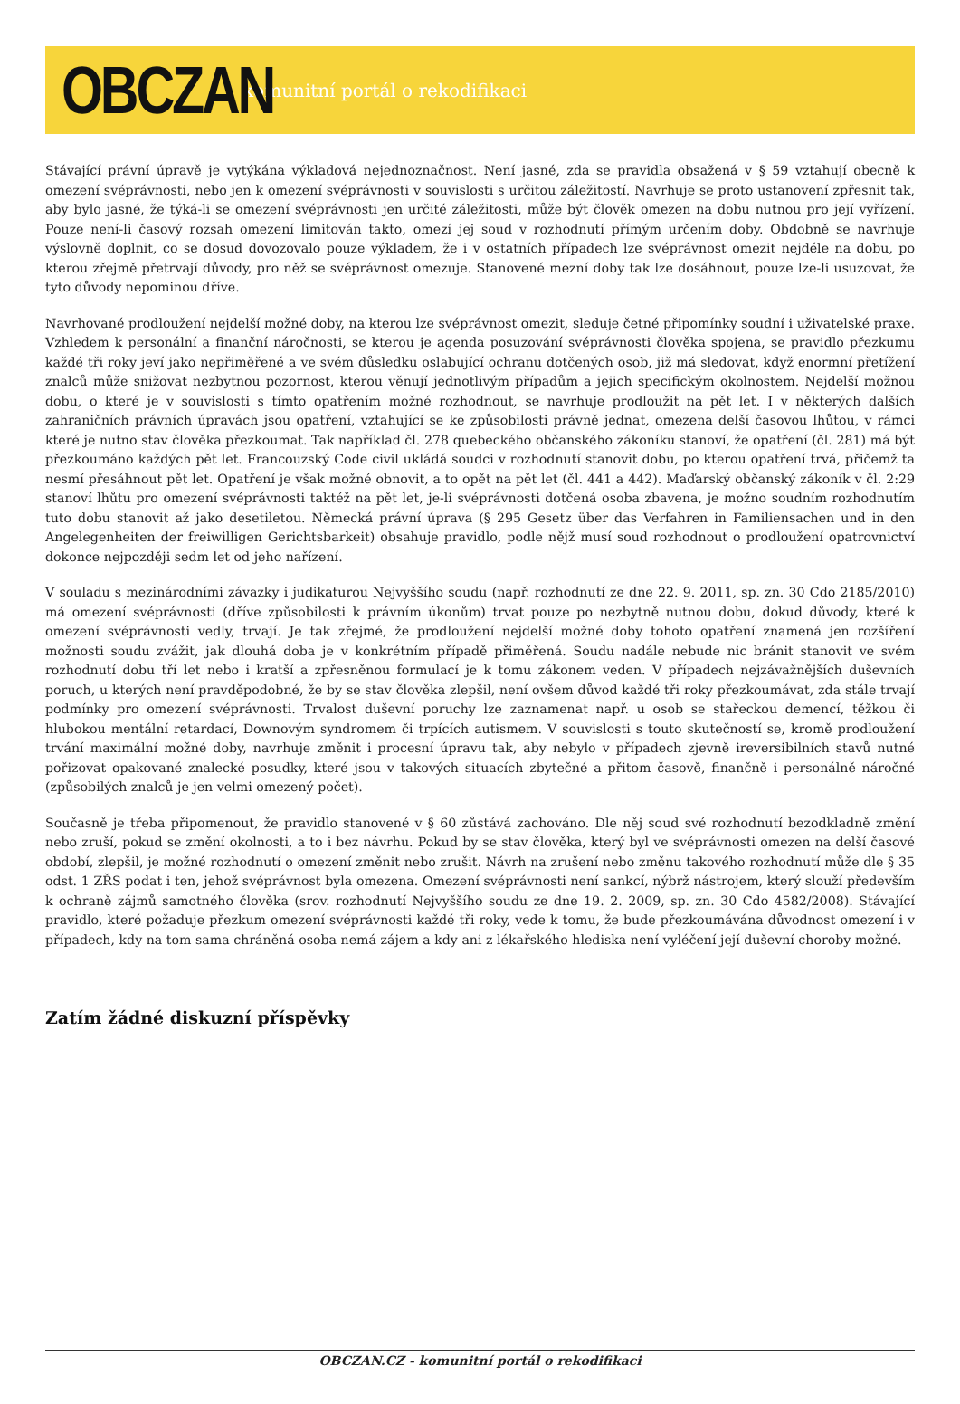OBCZAN
komunitní portál o rekodifikaci
Stávající právní úpravě je vytýkána výkladová nejednoznačnost. Není jasné, zda se pravidla obsažená v § 59 vztahují obecně k omezení svéprávnosti, nebo jen k omezení svéprávnosti v souvislosti s určitou záležitostí. Navrhuje se proto ustanovení zpřesnit tak, aby bylo jasné, že týká-li se omezení svéprávnosti jen určité záležitosti, může být člověk omezen na dobu nutnou pro její vyřízení. Pouze není-li časový rozsah omezení limitován takto, omezí jej soud v rozhodnutí přímým určením doby. Obdobně se navrhuje výslovně doplnit, co se dosud dovozovalo pouze výkladem, že i v ostatních případech lze svéprávnost omezit nejdéle na dobu, po kterou zřejmě přetrvají důvody, pro něž se svéprávnost omezuje. Stanovené mezní doby tak lze dosáhnout, pouze lze-li usuzovat, že tyto důvody nepominou dříve.
Navrhované prodloužení nejdelší možné doby, na kterou lze svéprávnost omezit, sleduje četné připomínky soudní i uživatelské praxe. Vzhledem k personální a finanční náročnosti, se kterou je agenda posuzování svéprávnosti člověka spojena, se pravidlo přezkumu každé tři roky jeví jako nepřiměřené a ve svém důsledku oslabující ochranu dotčených osob, již má sledovat, když enormní přetížení znalců může snižovat nezbytnou pozornost, kterou věnují jednotlivým případům a jejich specifickým okolnostem. Nejdelší možnou dobu, o které je v souvislosti s tímto opatřením možné rozhodnout, se navrhuje prodloužit na pět let. I v některých dalších zahraničních právních úpravách jsou opatření, vztahující se ke způsobilosti právně jednat, omezena delší časovou lhůtou, v rámci které je nutno stav člověka přezkoumat. Tak například čl. 278 quebeckého občanského zákoníku stanoví, že opatření (čl. 281) má být přezkoumáno každých pět let. Francouzský Code civil ukládá soudci v rozhodnutí stanovit dobu, po kterou opatření trvá, přičemž ta nesmí přesáhnout pět let. Opatření je však možné obnovit, a to opět na pět let (čl. 441 a 442). Maďarský občanský zákoník v čl. 2:29 stanoví lhůtu pro omezení svéprávnosti taktéž na pět let, je-li svéprávnosti dotčená osoba zbavena, je možno soudním rozhodnutím tuto dobu stanovit až jako desetiletou. Německá právní úprava (§ 295 Gesetz über das Verfahren in Familiensachen und in den Angelegenheiten der freiwilligen Gerichtsbarkeit) obsahuje pravidlo, podle nějž musí soud rozhodnout o prodloužení opatrovnictví dokonce nejpozději sedm let od jeho nařízení.
V souladu s mezinárodními závazky i judikaturou Nejvyššího soudu (např. rozhodnutí ze dne 22. 9. 2011, sp. zn. 30 Cdo 2185/2010) má omezení svéprávnosti (dříve způsobilosti k právním úkonům) trvat pouze po nezbytně nutnou dobu, dokud důvody, které k omezení svéprávnosti vedly, trvají. Je tak zřejmé, že prodloužení nejdelší možné doby tohoto opatření znamená jen rozšíření možnosti soudu zvážit, jak dlouhá doba je v konkrétním případě přiměřená. Soudu nadále nebude nic bránit stanovit ve svém rozhodnutí dobu tří let nebo i kratší a zpřesněnou formulací je k tomu zákonem veden. V případech nejzávažnějších duševních poruch, u kterých není pravděpodobné, že by se stav člověka zlepšil, není ovšem důvod každé tři roky přezkoumávat, zda stále trvají podmínky pro omezení svéprávnosti. Trvalost duševní poruchy lze zaznamenat např. u osob se stařeckou demencí, těžkou či hlubokou mentální retardací, Downovým syndromem či trpících autismem. V souvislosti s touto skutečností se, kromě prodloužení trvání maximální možné doby, navrhuje změnit i procesní úpravu tak, aby nebylo v případech zjevně ireversibilních stavů nutné pořizovat opakované znalecké posudky, které jsou v takových situacích zbytečné a přitom časově, finančně i personálně náročné (způsobilých znalců je jen velmi omezený počet).
Současně je třeba připomenout, že pravidlo stanovené v § 60 zůstává zachováno. Dle něj soud své rozhodnutí bezodkladně změní nebo zruší, pokud se změní okolnosti, a to i bez návrhu. Pokud by se stav člověka, který byl ve svéprávnosti omezen na delší časové období, zlepšil, je možné rozhodnutí o omezení změnit nebo zrušit. Návrh na zrušení nebo změnu takového rozhodnutí může dle § 35 odst. 1 ZŘS podat i ten, jehož svéprávnost byla omezena. Omezení svéprávnosti není sankcí, nýbrž nástrojem, který slouží především k ochraně zájmů samotného člověka (srov. rozhodnutí Nejvyššího soudu ze dne 19. 2. 2009, sp. zn. 30 Cdo 4582/2008). Stávající pravidlo, které požaduje přezkum omezení svéprávnosti každé tři roky, vede k tomu, že bude přezkoumávána důvodnost omezení i v případech, kdy na tom sama chráněná osoba nemá zájem a kdy ani z lékařského hlediska není vyléčení její duševní choroby možné.
Zatím žádné diskuzní příspěvky
OBCZAN.CZ - komunitní portál o rekodifikaci